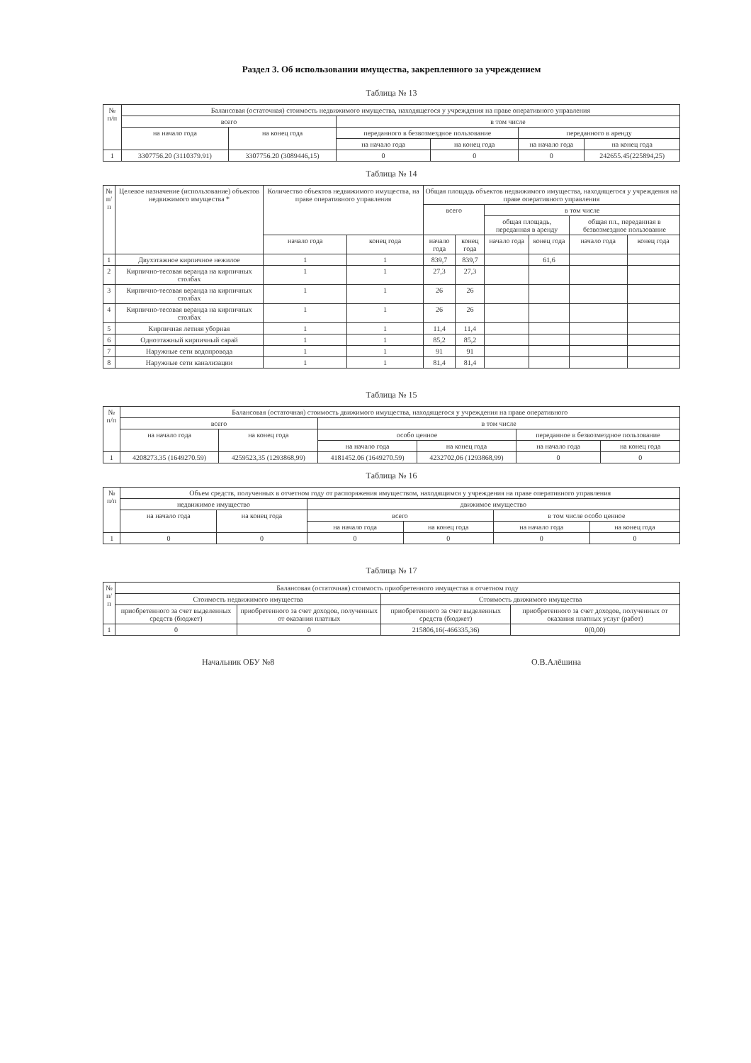Раздел 3. Об использовании имущества, закрепленного за учреждением
Таблица № 13
| № п/п | Балансовая (остаточная) стоимость недвижимого имущества, находящегося у учреждения на праве оперативного управления | | | | | |
| --- | --- | --- | --- | --- | --- | --- |
| | всего | | в том числе | | | |
| | на начало года | на конец года | переданного в безвозмездное пользование | | переданного в аренду | |
| | | | на начало года | на конец года | на начало года | на конец года |
| 1 | 3307756.20 (3110379.91) | 3307756.20 (3089446,15) | 0 | 0 | 0 | 242655.45(225894,25) |
Таблица № 14
| № п/п | Целевое назначение (использование) объектов недвижимого имущества * | Количество объектов недвижимого имущества, на праве оперативного управления | | Общая площадь объектов недвижимого имущества, находящегося у учреждения на праве оперативного управления | | | | | |
| --- | --- | --- | --- | --- | --- | --- | --- | --- | --- |
| | | | | всего | | в том числе | | | |
| | | | | | | общая площадь, переданная в аренду | | общая пл., переданная в безвозмездное пользование | |
| | | начало года | конец года | начало года | конец года | начало года | конец года | начало года | конец года |
| 1 | Двухэтажное кирпичное нежилое | 1 | 1 | 839,7 | 839,7 | | 61,6 | | |
| 2 | Кирпично-тесовая веранда на кирпичных столбах | 1 | 1 | 27,3 | 27,3 | | | | |
| 3 | Кирпично-тесовая веранда на кирпичных столбах | 1 | 1 | 26 | 26 | | | | |
| 4 | Кирпично-тесовая веранда на кирпичных столбах | 1 | 1 | 26 | 26 | | | | |
| 5 | Кирпичная летняя уборная | 1 | 1 | 11,4 | 11,4 | | | | |
| 6 | Одноэтажный кирпичный сарай | 1 | 1 | 85,2 | 85,2 | | | | |
| 7 | Наружные сети водопровода | 1 | 1 | 91 | 91 | | | | |
| 8 | Наружные сети канализации | 1 | 1 | 81,4 | 81,4 | | | | |
Таблица № 15
| № п/п | Балансовая (остаточная) стоимость движимого имущества, находящегося у учреждения на праве оперативного | | | | | |
| --- | --- | --- | --- | --- | --- | --- |
| | всего | | в том числе | | | |
| | на начало года | на конец года | особо ценное | | переданное в безвозмездное пользование | |
| | | | на начало года | на конец года | на начало года | на конец года |
| 1 | 4208273.35 (1649270.59) | 4259523,35 (1293868,99) | 4181452.06 (1649270.59) | 4232702,06 (1293868,99) | 0 | 0 |
Таблица № 16
| № п/п | Объем средств, полученных в отчетном году от распоряжения имуществом, находящимся у учреждения на праве оперативного управления | | | | | |
| --- | --- | --- | --- | --- | --- | --- |
| | недвижимое имущество | | движимое имущество | | | |
| | на начало года | на конец года | всего | | в том числе особо ценное | |
| | | | на начало года | на конец года | на начало года | на конец года |
| 1 | 0 | 0 | 0 | 0 | 0 | 0 |
Таблица № 17
| № п/п | Балансовая (остаточная) стоимость приобретенного имущества в отчетном году | | | |
| --- | --- | --- | --- | --- |
| | Стоимость недвижимого имущества | | Стоимость движимого имущества | |
| | приобретенного за счет выделенных средств (бюджет) | приобретенного за счет доходов, полученных от оказания платных | приобретенного за счет выделенных средств (бюджет) | приобретенного за счет доходов, полученных от оказания платных услуг (работ) |
| 1 | 0 | 0 | 215806,16(-466335,36) | 0(0,00) |
Начальник ОБУ №8 О.В.Алёшина